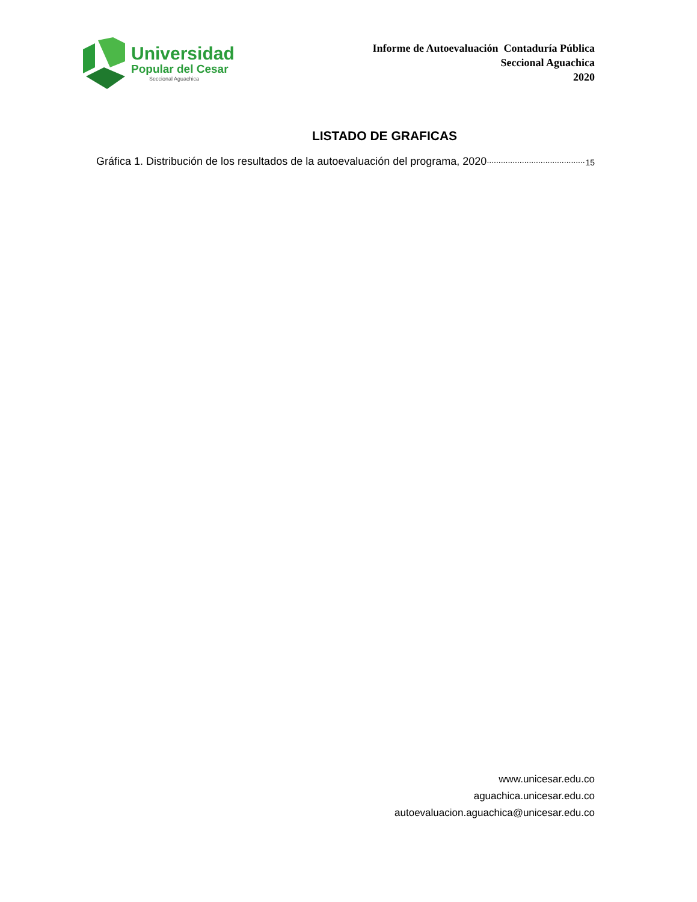Universidad
Popular del Cesar
Seccional Aguachica
Informe de Autoevaluación Contaduría Pública
Seccional Aguachica
2020
LISTADO DE GRAFICAS
Gráfica 1. Distribución de los resultados de la autoevaluación del programa, 2020.......................................... 15
www.unicesar.edu.co
aguachica.unicesar.edu.co
autoevaluacion.aguachica@unicesar.edu.co